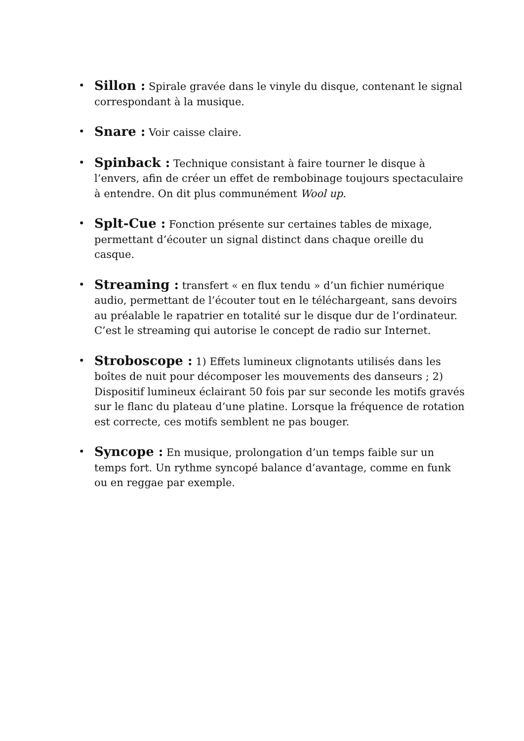• Sillon : Spirale gravée dans le vinyle du disque, contenant le signal correspondant à la musique.
• Snare : Voir caisse claire.
• Spinback : Technique consistant à faire tourner le disque à l’envers, afin de créer un effet de rembobinage toujours spectaculaire à entendre. On dit plus communément Wool up.
• Splt-Cue : Fonction présente sur certaines tables de mixage, permettant d’écouter un signal distinct dans chaque oreille du casque.
• Streaming : transfert « en flux tendu » d’un fichier numérique audio, permettant de l’écouter tout en le téléchargeant, sans devoirs au préalable le rapatrier en totalité sur le disque dur de l’ordinateur. C’est le streaming qui autorise le concept de radio sur Internet.
• Stroboscope : 1) Effets lumineux clignotants utilisés dans les boîtes de nuit pour décomposer les mouvements des danseurs ; 2) Dispositif lumineux éclairant 50 fois par sur seconde les motifs gravés sur le flanc du plateau d’une platine. Lorsque la fréquence de rotation est correcte, ces motifs semblent ne pas bouger.
• Syncope : En musique, prolongation d’un temps faible sur un temps fort. Un rythme syncopé balance d’avantage, comme en funk ou en reggae par exemple.